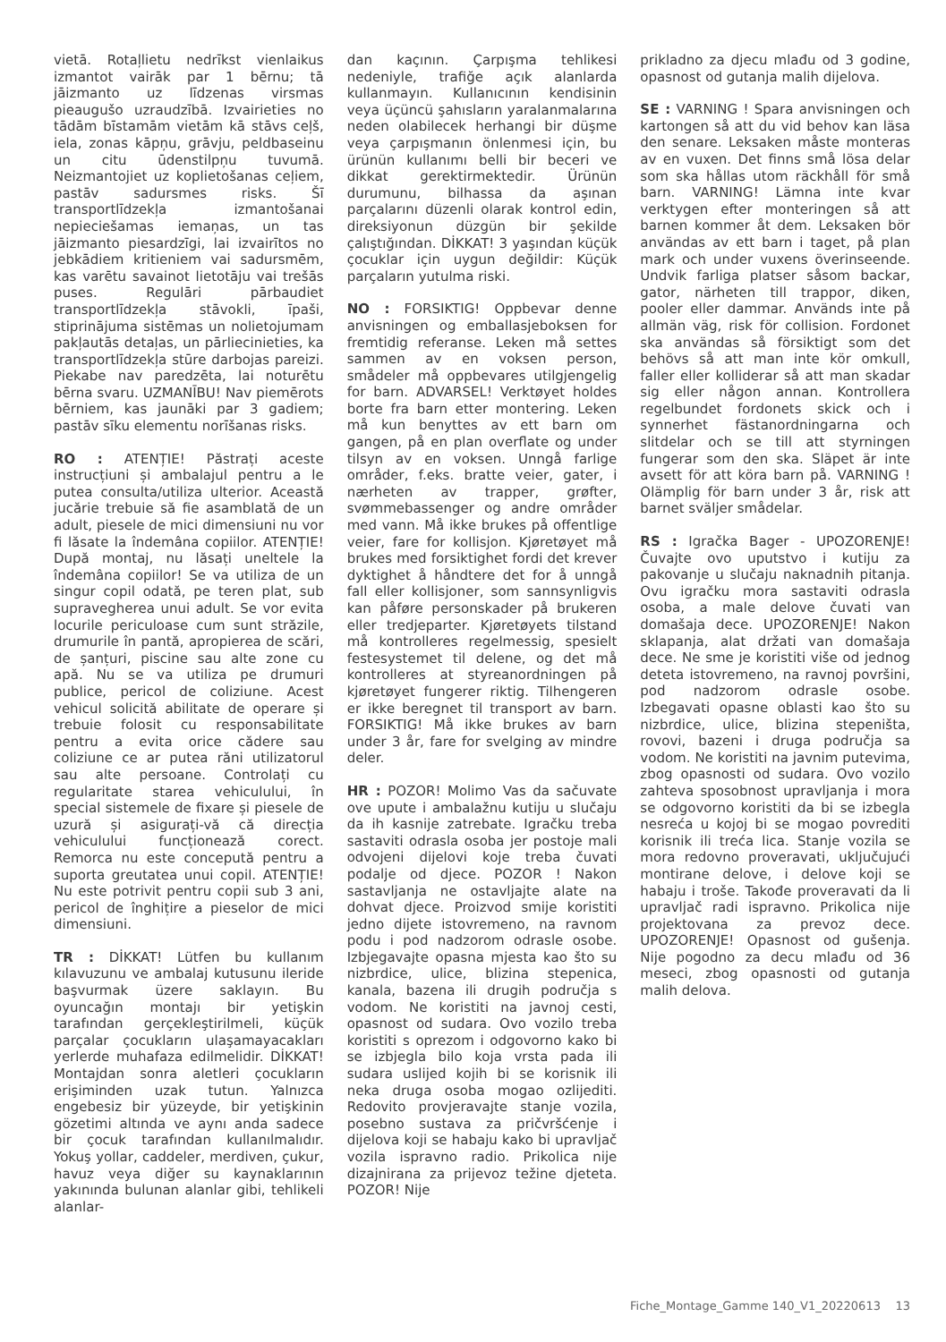vietā. Rotaļlietu nedrīkst vienlaikus izmantot vairāk par 1 bērnu; tā jāizmanto uz līdzenas virsmas pieaugušo uzraudzībā. Izvairieties no tādām bīstamām vietām kā stāvs ceļš, iela, zonas kāpņu, grāvju, peldbaseinu un citu ūdenstilpņu tuvumā. Neizmantojiet uz koplietošanas ceļiem, pastāv sadursmes risks. Šī transportlīdzekļa izmantošanai nepieciešamas iemaņas, un tas jāizmanto piesardzīgi, lai izvairītos no jebkādiem kritieniem vai sadursmēm, kas varētu savainot lietotāju vai trešās puses. Regulāri pārbaudiet transportlīdzekļa stāvokli, īpaši, stiprinājuma sistēmas un nolietojumam pakļautās detaļas, un pārliecinieties, ka transportlīdzekļa stūre darbojas pareizi. Piekabe nav paredzēta, lai noturētu bērna svaru. UZMANĪBU! Nav piemērots bērniem, kas jaunāki par 3 gadiem; pastāv sīku elementu norīšanas risks.
RO : ATENȚIE! Păstrați aceste instrucțiuni și ambalajul pentru a le putea consulta/utiliza ulterior. Această jucărie trebuie să fie asamblată de un adult, piesele de mici dimensiuni nu vor fi lăsate la îndemâna copiilor. ATENȚIE! După montaj, nu lăsați uneltele la îndemâna copiilor! Se va utiliza de un singur copil odată, pe teren plat, sub supravegherea unui adult. Se vor evita locurile periculoase cum sunt străzile, drumurile în pantă, apropierea de scări, de șanțuri, piscine sau alte zone cu apă. Nu se va utiliza pe drumuri publice, pericol de coliziune. Acest vehicul solicită abilitate de operare și trebuie folosit cu responsabilitate pentru a evita orice cădere sau coliziune ce ar putea răni utilizatorul sau alte persoane. Controlați cu regularitate starea vehiculului, în special sistemele de fixare și piesele de uzură și asigurați-vă că direcția vehiculului funcționează corect. Remorca nu este concepută pentru a suporta greutatea unui copil. ATENȚIE! Nu este potrivit pentru copii sub 3 ani, pericol de înghițire a pieselor de mici dimensiuni.
TR : DİKKAT! Lütfen bu kullanım kılavuzunu ve ambalaj kutusunu ileride başvurmak üzere saklayın. Bu oyuncağın montajı bir yetişkin tarafından gerçekleştirilmeli, küçük parçalar çocukların ulaşamayacakları yerlerde muhafaza edilmelidir. DİKKAT! Montajdan sonra aletleri çocukların erişiminden uzak tutun. Yalnızca engebesiz bir yüzeyde, bir yetişkinin gözetimi altında ve aynı anda sadece bir çocuk tarafından kullanılmalıdır. Yokuş yollar, caddeler, merdiven, çukur, havuz veya diğer su kaynaklarının yakınında bulunan alanlar gibi, tehlikeli alanlar-
dan kaçının. Çarpışma tehlikesi nedeniyle, trafiğe açık alanlarda kullanmayın. Kullanıcının kendisinin veya üçüncü şahısların yaralanmalarına neden olabilecek herhangi bir düşme veya çarpışmanın önlenmesi için, bu ürünün kullanımı belli bir beceri ve dikkat gerektirmektedir. Ürünün durumunu, bilhassa da aşınan parçalarını düzenli olarak kontrol edin, direksiyonun düzgün bir şekilde çalıştığından. DİKKAT! 3 yaşından küçük çocuklar için uygun değildir: Küçük parçaların yutulma riski.
NO : FORSIKTIG! Oppbevar denne anvisningen og emballasjeboksen for fremtidig referanse. Leken må settes sammen av en voksen person, smådeler må oppbevares utilgjengelig for barn. ADVARSEL! Verktøyet holdes borte fra barn etter montering. Leken må kun benyttes av ett barn om gangen, på en plan overflate og under tilsyn av en voksen. Unngå farlige områder, f.eks. bratte veier, gater, i nærheten av trapper, grøfter, svømmebassenger og andre områder med vann. Må ikke brukes på offentlige veier, fare for kollisjon. Kjøretøyet må brukes med forsiktighet fordi det krever dyktighet å håndtere det for å unngå fall eller kollisjoner, som sannsynligvis kan påføre personskader på brukeren eller tredjeparter. Kjøretøyets tilstand må kontrolleres regelmessig, spesielt festesystemet til delene, og det må kontrolleres at styreanordningen på kjøretøyet fungerer riktig. Tilhengeren er ikke beregnet til transport av barn. FORSIKTIG! Må ikke brukes av barn under 3 år, fare for svelging av mindre deler.
HR : POZOR! Molimo Vas da sačuvate ove upute i ambalažnu kutiju u slučaju da ih kasnije zatrebate. Igračku treba sastaviti odrasla osoba jer postoje mali odvojeni dijelovi koje treba čuvati podalje od djece. POZOR ! Nakon sastavljanja ne ostavljajte alate na dohvat djece. Proizvod smije koristiti jedno dijete istovremeno, na ravnom podu i pod nadzorom odrasle osobe. Izbjegavajte opasna mjesta kao što su nizbrdice, ulice, blizina stepenica, kanala, bazena ili drugih područja s vodom. Ne koristiti na javnoj cesti, opasnost od sudara. Ovo vozilo treba koristiti s oprezom i odgovorno kako bi se izbjegla bilo koja vrsta pada ili sudara uslijed kojih bi se korisnik ili neka druga osoba mogao ozlijediti. Redovito provjeravajte stanje vozila, posebno sustava za pričvršćenje i dijelova koji se habaju kako bi upravljač vozila ispravno radio. Prikolica nije dizajnirana za prijevoz težine djeteta. POZOR! Nije
prikladno za djecu mlađu od 3 godine, opasnost od gutanja malih dijelova.
SE : VARNING ! Spara anvisningen och kartongen så att du vid behov kan läsa den senare. Leksaken måste monteras av en vuxen. Det finns små lösa delar som ska hållas utom räckhåll för små barn. VARNING! Lämna inte kvar verktygen efter monteringen så att barnen kommer åt dem. Leksaken bör användas av ett barn i taget, på plan mark och under vuxens överinseende. Undvik farliga platser såsom backar, gator, närheten till trappor, diken, pooler eller dammar. Används inte på allmän väg, risk för collision. Fordonet ska användas så försiktigt som det behövs så att man inte kör omkull, faller eller kolliderar så att man skadar sig eller någon annan. Kontrollera regelbundet fordonets skick och i synnerhet fästanordningarna och slitdelar och se till att styrningen fungerar som den ska. Släpet är inte avsett för att köra barn på. VARNING ! Olämplig för barn under 3 år, risk att barnet sväljer smådelar.
RS : Igračka Bager - UPOZORENJE! Čuvajte ovo uputstvo i kutiju za pakovanje u slučaju naknadnih pitanja. Ovu igračku mora sastaviti odrasla osoba, a male delove čuvati van domašaja dece. UPOZORENJE! Nakon sklapanja, alat držati van domašaja dece. Ne sme je koristiti više od jednog deteta istovremeno, na ravnoj površini, pod nadzorom odrasle osobe. Izbegavati opasne oblasti kao što su nizbrdice, ulice, blizina stepeništa, rovovi, bazeni i druga područja sa vodom. Ne koristiti na javnim putevima, zbog opasnosti od sudara. Ovo vozilo zahteva sposobnost upravljanja i mora se odgovorno koristiti da bi se izbegla nesreća u kojoj bi se mogao povrediti korisnik ili treća lica. Stanje vozila se mora redovno proveravati, uključujući montirane delove, i delove koji se habaju i troše. Takođe proveravati da li upravljač radi ispravno. Prikolica nije projektovana za prevoz dece. UPOZORENJE! Opasnost od gušenja. Nije pogodno za decu mlađu od 36 meseci, zbog opasnosti od gutanja malih delova.
Fiche_Montage_Gamme 140_V1_20220613 13